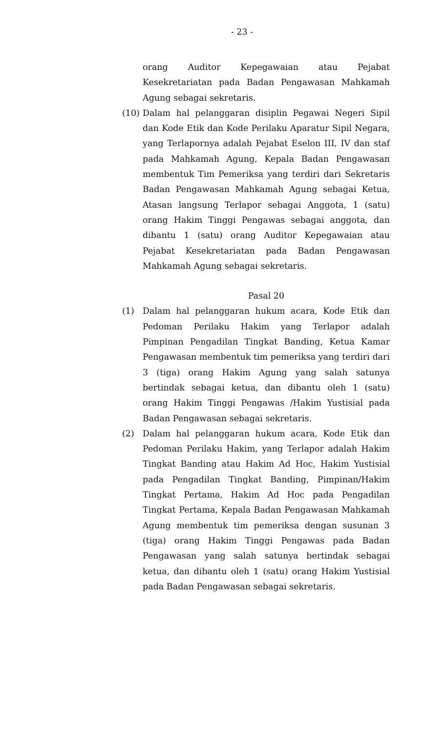- 23 -
orang Auditor Kepegawaian atau Pejabat Kesekretariatan pada Badan Pengawasan Mahkamah Agung sebagai sekretaris.
(10) Dalam hal pelanggaran disiplin Pegawai Negeri Sipil dan Kode Etik dan Kode Perilaku Aparatur Sipil Negara, yang Terlapornya adalah Pejabat Eselon III, IV dan staf pada Mahkamah Agung, Kepala Badan Pengawasan membentuk Tim Pemeriksa yang terdiri dari Sekretaris Badan Pengawasan Mahkamah Agung sebagai Ketua, Atasan langsung Terlapor sebagai Anggota, 1 (satu) orang Hakim Tinggi Pengawas sebagai anggota, dan dibantu 1 (satu) orang Auditor Kepegawaian atau Pejabat Kesekretariatan pada Badan Pengawasan Mahkamah Agung sebagai sekretaris.
Pasal 20
(1) Dalam hal pelanggaran hukum acara, Kode Etik dan Pedoman Perilaku Hakim yang Terlapor adalah Pimpinan Pengadilan Tingkat Banding, Ketua Kamar Pengawasan membentuk tim pemeriksa yang terdiri dari 3 (tiga) orang Hakim Agung yang salah satunya bertindak sebagai ketua, dan dibantu oleh 1 (satu) orang Hakim Tinggi Pengawas /Hakim Yustisial pada Badan Pengawasan sebagai sekretaris.
(2) Dalam hal pelanggaran hukum acara, Kode Etik dan Pedoman Perilaku Hakim, yang Terlapor adalah Hakim Tingkat Banding atau Hakim Ad Hoc, Hakim Yustisial pada Pengadilan Tingkat Banding, Pimpinan/Hakim Tingkat Pertama, Hakim Ad Hoc pada Pengadilan Tingkat Pertama, Kepala Badan Pengawasan Mahkamah Agung membentuk tim pemeriksa dengan susunan 3 (tiga) orang Hakim Tinggi Pengawas pada Badan Pengawasan yang salah satunya bertindak sebagai ketua, dan dibantu oleh 1 (satu) orang Hakim Yustisial pada Badan Pengawasan sebagai sekretaris.